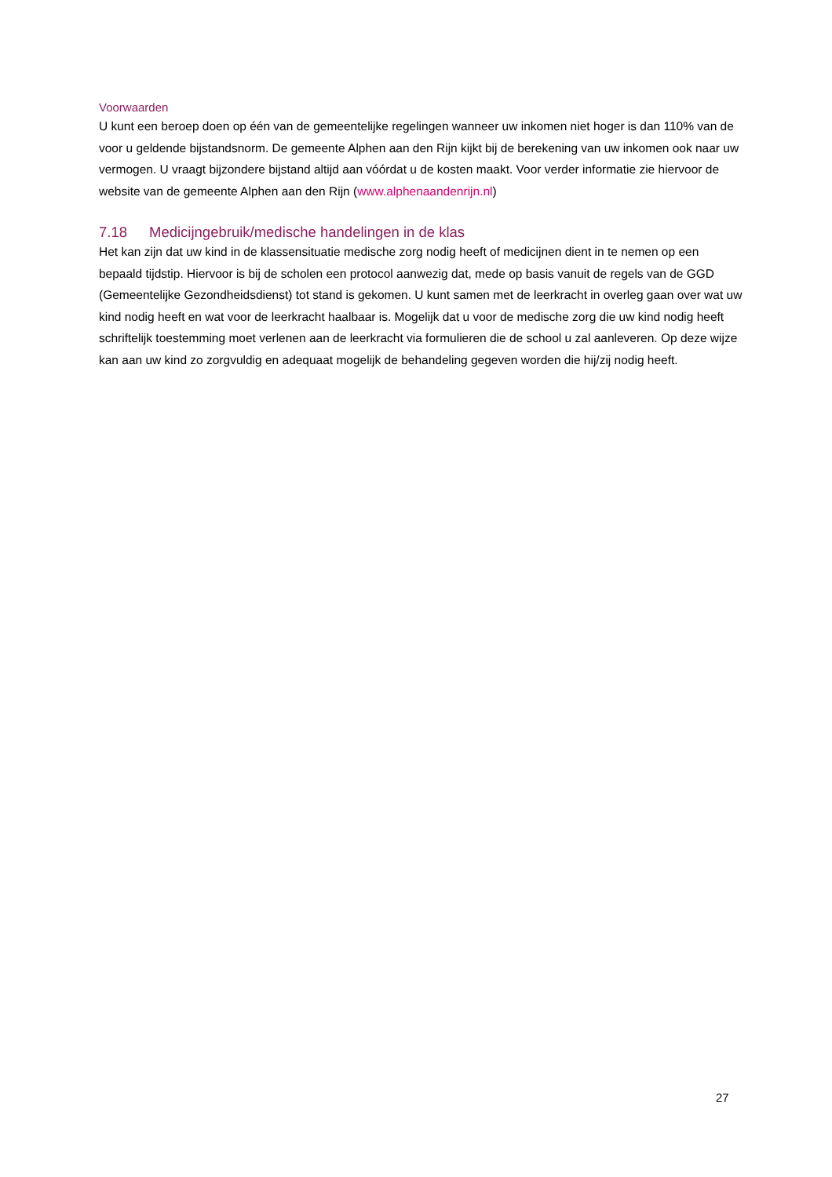Voorwaarden
U kunt een beroep doen op één van de gemeentelijke regelingen wanneer uw inkomen niet hoger is dan 110% van de voor u geldende bijstandsnorm. De gemeente Alphen aan den Rijn kijkt bij de berekening van uw inkomen ook naar uw vermogen. U vraagt bijzondere bijstand altijd aan vóórdat u de kosten maakt. Voor verder informatie zie hiervoor de website van de gemeente Alphen aan den Rijn (www.alphenaandenrijn.nl)
7.18 Medicijngebruik/medische handelingen in de klas
Het kan zijn dat uw kind in de klassensituatie medische zorg nodig heeft of medicijnen dient in te nemen op een bepaald tijdstip. Hiervoor is bij de scholen een protocol aanwezig dat, mede op basis vanuit de regels van de GGD (Gemeentelijke Gezondheidsdienst) tot stand is gekomen. U kunt samen met de leerkracht in overleg gaan over wat uw kind nodig heeft en wat voor de leerkracht haalbaar is. Mogelijk dat u voor de medische zorg die uw kind nodig heeft schriftelijk toestemming moet verlenen aan de leerkracht via formulieren die de school u zal aanleveren. Op deze wijze kan aan uw kind zo zorgvuldig en adequaat mogelijk de behandeling gegeven worden die hij/zij nodig heeft.
27